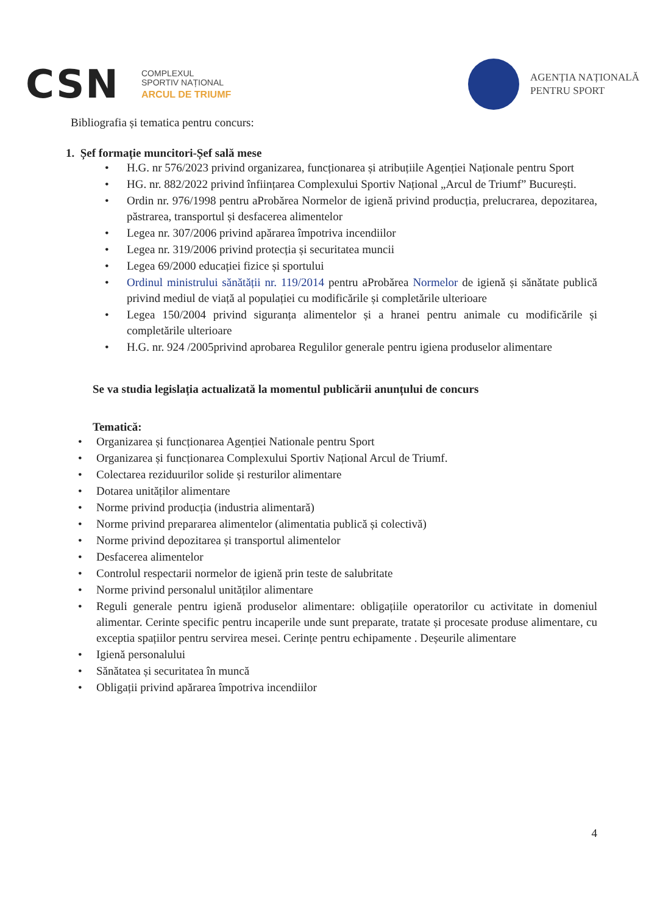CSN
COMPLEXUL
SPORTIV NAȚIONAL
ARCUL DE TRIUMF
AGENȚIA NAȚIONALĂ
PENTRU SPORT
Bibliografia și tematica pentru concurs:
1. Șef formație muncitori-Șef sală mese
• H.G. nr 576/2023 privind organizarea, funcționarea și atribuțiile Agenției Naționale pentru Sport
• HG. nr. 882/2022 privind înființarea Complexului Sportiv Național „Arcul de Triumf” București.
• Ordin nr. 976/1998 pentru aProbărea Normelor de igienă privind producția, prelucrarea, depozitarea, păstrarea, transportul și desfacerea alimentelor
• Legea nr. 307/2006 privind apărarea împotriva incendiilor
• Legea nr. 319/2006 privind protecția și securitatea muncii
• Legea 69/2000 educației fizice și sportului
• Ordinul ministrului sănătății nr. 119/2014 pentru aProbărea Normelor de igienă și sănătate publică privind mediul de viață al populației cu modificările și completările ulterioare
• Legea 150/2004 privind siguranța alimentelor și a hranei pentru animale cu modificările și completările ulterioare
• H.G. nr. 924 /2005privind aprobarea Regulilor generale pentru igiena produselor alimentare
Se va studia legislația actualizată la momentul publicării anunțului de concurs
Tematică:
• Organizarea și funcționarea Agenției Nationale pentru Sport
• Organizarea și funcționarea Complexului Sportiv Național Arcul de Triumf.
• Colectarea reziduurilor solide și resturilor alimentare
• Dotarea unităților alimentare
• Norme privind producția (industria alimentară)
• Norme privind prepararea alimentelor (alimentatia publică și colectivă)
• Norme privind depozitarea și transportul alimentelor
• Desfacerea alimentelor
• Controlul respectarii normelor de igienă prin teste de salubritate
• Norme privind personalul unităților alimentare
• Reguli generale pentru igienă produselor alimentare: obligațiile operatorilor cu activitate in domeniul alimentar. Cerinte specific pentru incaperile unde sunt preparate, tratate și procesate produse alimentare, cu exceptia spațiilor pentru servirea mesei. Cerințe pentru echipamente . Deșeurile alimentare
• Igienă personalului
• Sănătatea și securitatea în muncă
• Obligații privind apărarea împotriva incendiilor
4